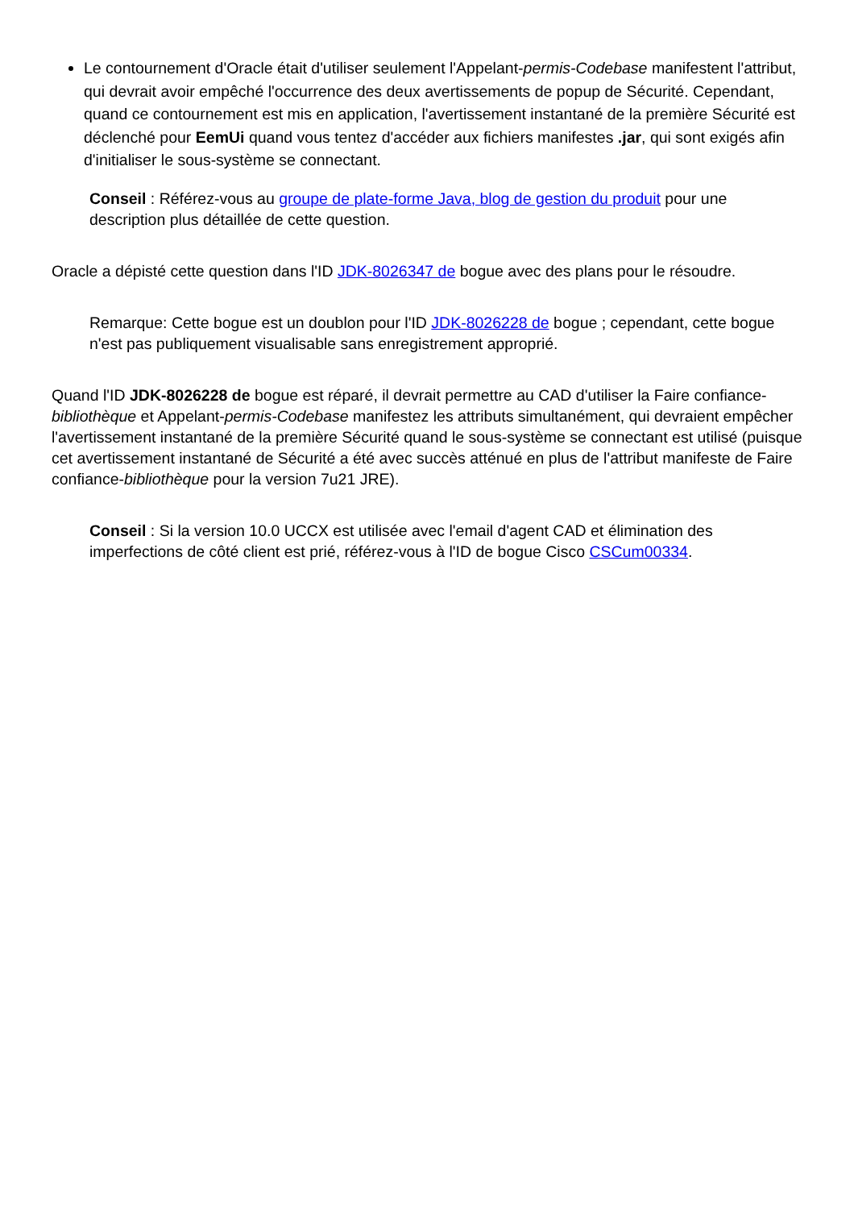Le contournement d'Oracle était d'utiliser seulement l'Appelant-permis-Codebase manifestent l'attribut, qui devrait avoir empêché l'occurrence des deux avertissements de popup de Sécurité. Cependant, quand ce contournement est mis en application, l'avertissement instantané de la première Sécurité est déclenché pour EemUi quand vous tentez d'accéder aux fichiers manifestes .jar, qui sont exigés afin d'initialiser le sous-système se connectant.
Conseil : Référez-vous au groupe de plate-forme Java, blog de gestion du produit pour une description plus détaillée de cette question.
Oracle a dépisté cette question dans l'ID JDK-8026347 de bogue avec des plans pour le résoudre.
Remarque: Cette bogue est un doublon pour l'ID JDK-8026228 de bogue ; cependant, cette bogue n'est pas publiquement visualisable sans enregistrement approprié.
Quand l'ID JDK-8026228 de bogue est réparé, il devrait permettre au CAD d'utiliser la Faire confiance-bibliothèque et Appelant-permis-Codebase manifestez les attributs simultanément, qui devraient empêcher l'avertissement instantané de la première Sécurité quand le sous-système se connectant est utilisé (puisque cet avertissement instantané de Sécurité a été avec succès atténué en plus de l'attribut manifeste de Faire confiance-bibliothèque pour la version 7u21 JRE).
Conseil : Si la version 10.0 UCCX est utilisée avec l'email d'agent CAD et élimination des imperfections de côté client est prié, référez-vous à l'ID de bogue Cisco CSCum00334.